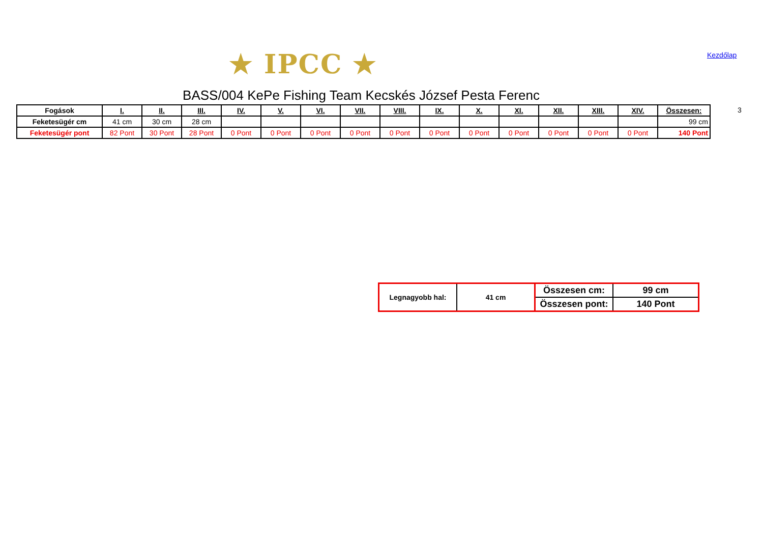★ IPCC ★ Kezdőlap
BASS/004 KePe Fishing Team Kecskés József Pesta Ferenc
| Fogások | I. | II. | III. | IV. | V. | VI. | VII. | VIII. | IX. | X. | XI. | XII. | XIII. | XIV. | Összesen: |
| --- | --- | --- | --- | --- | --- | --- | --- | --- | --- | --- | --- | --- | --- | --- | --- |
| Feketesügér cm | 41 cm | 30 cm | 28 cm | | | | | | | | | | | | 99 cm |
| Feketesügér pont | 82 Pont | 30 Pont | 28 Pont | 0 Pont | 0 Pont | 0 Pont | 0 Pont | 0 Pont | 0 Pont | 0 Pont | 0 Pont | 0 Pont | 0 Pont | 0 Pont | 140 Pont |
3
| Legnagyobb hal: | 41 cm | Összesen cm: | 99 cm |
| | | Összesen pont: | 140 Pont |